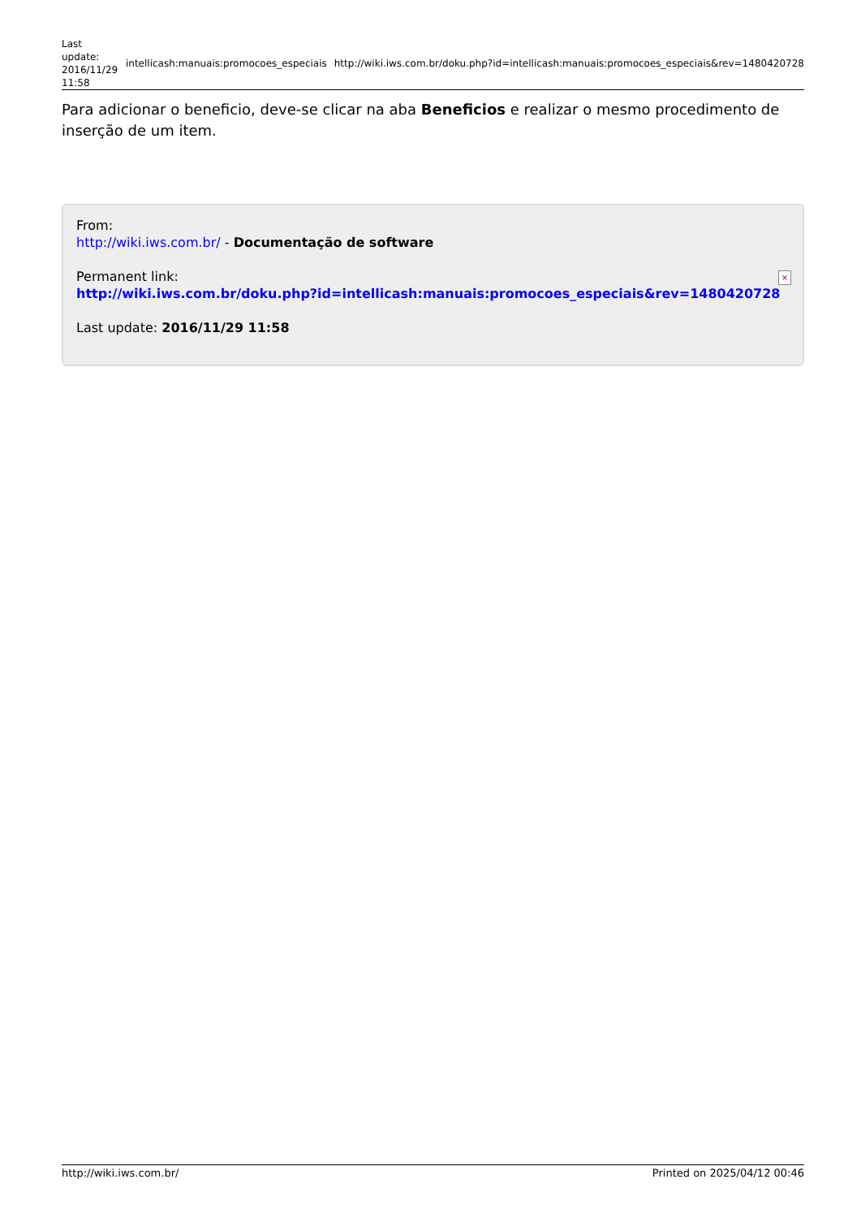Last update: 2016/11/29 11:58
intellicash:manuais:promocoes_especiais
http://wiki.iws.com.br/doku.php?id=intellicash:manuais:promocoes_especiais&rev=1480420728
Para adicionar o beneficio, deve-se clicar na aba Beneficios e realizar o mesmo procedimento de inserção de um item.
From:
http://wiki.iws.com.br/ - Documentação de software
Permanent link:
http://wiki.iws.com.br/doku.php?id=intellicash:manuais:promocoes_especiais&rev=1480420728
Last update: 2016/11/29 11:58
×
http://wiki.iws.com.br/ Printed on 2025/04/12 00:46